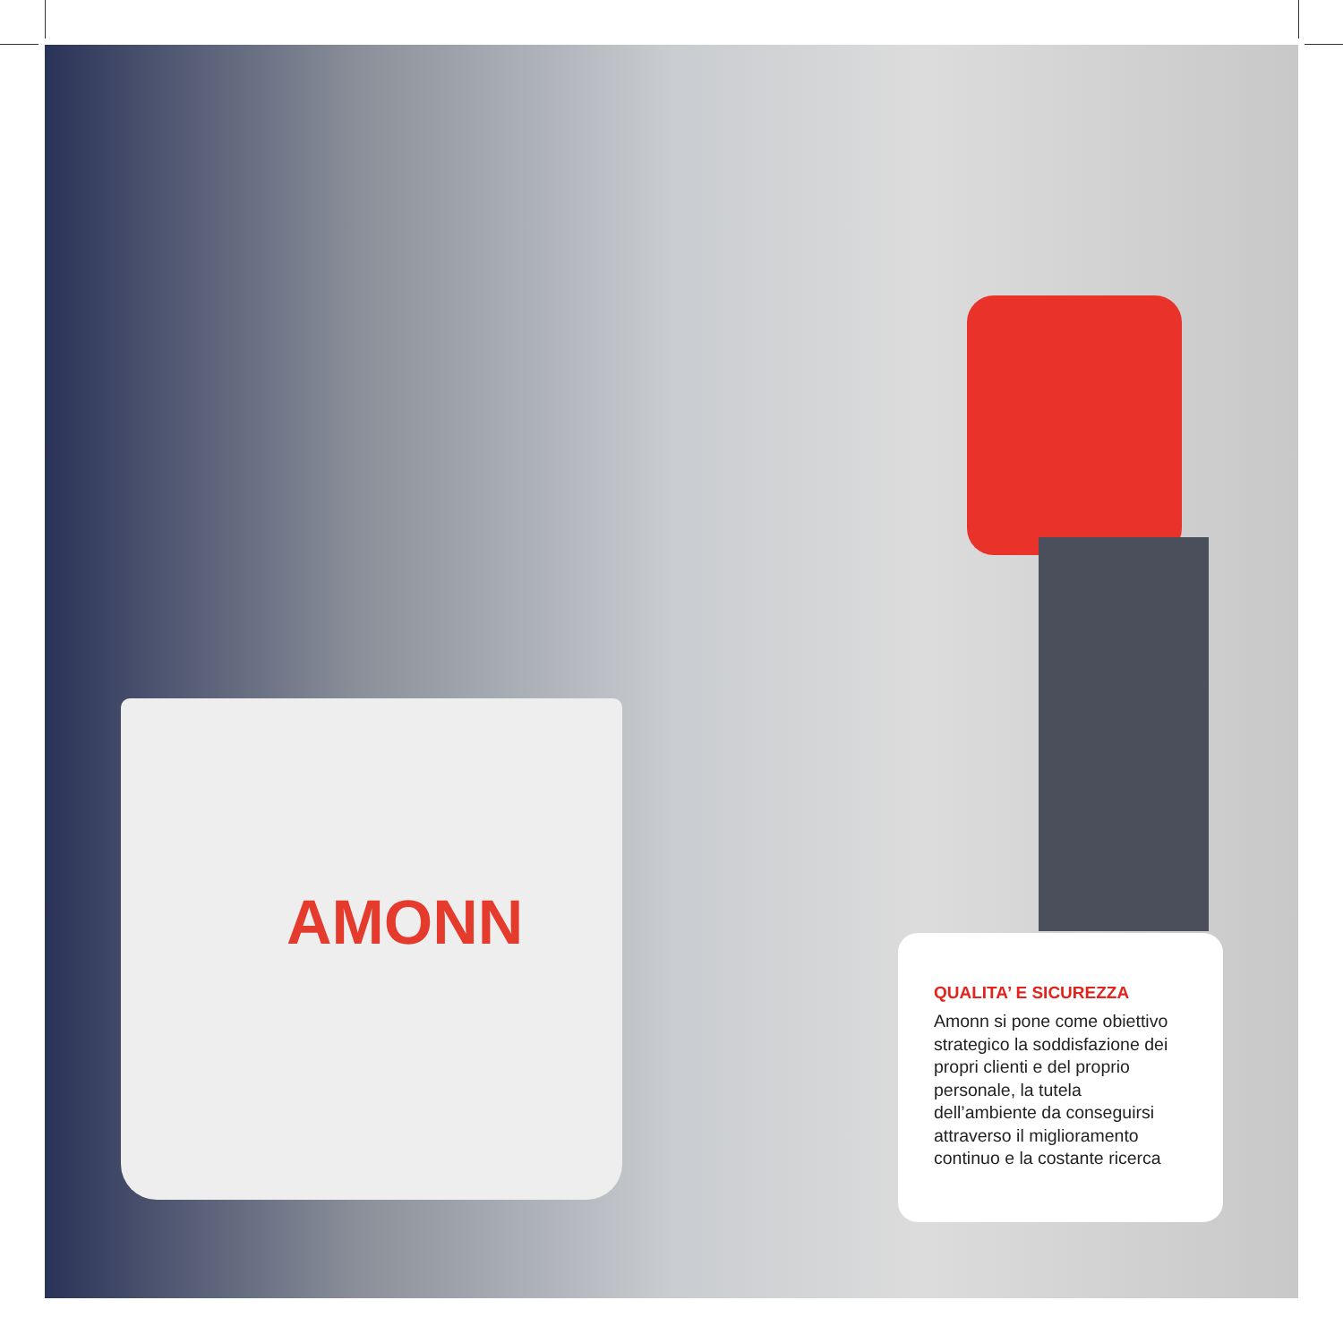AMONN
QUALITA’ E SICUREZZA
Amonn si pone come obiettivo strategico la soddisfazione dei propri clienti e del proprio personale, la tutela dell’ambiente da conseguirsi attraverso il miglioramento continuo e la costante ricerca